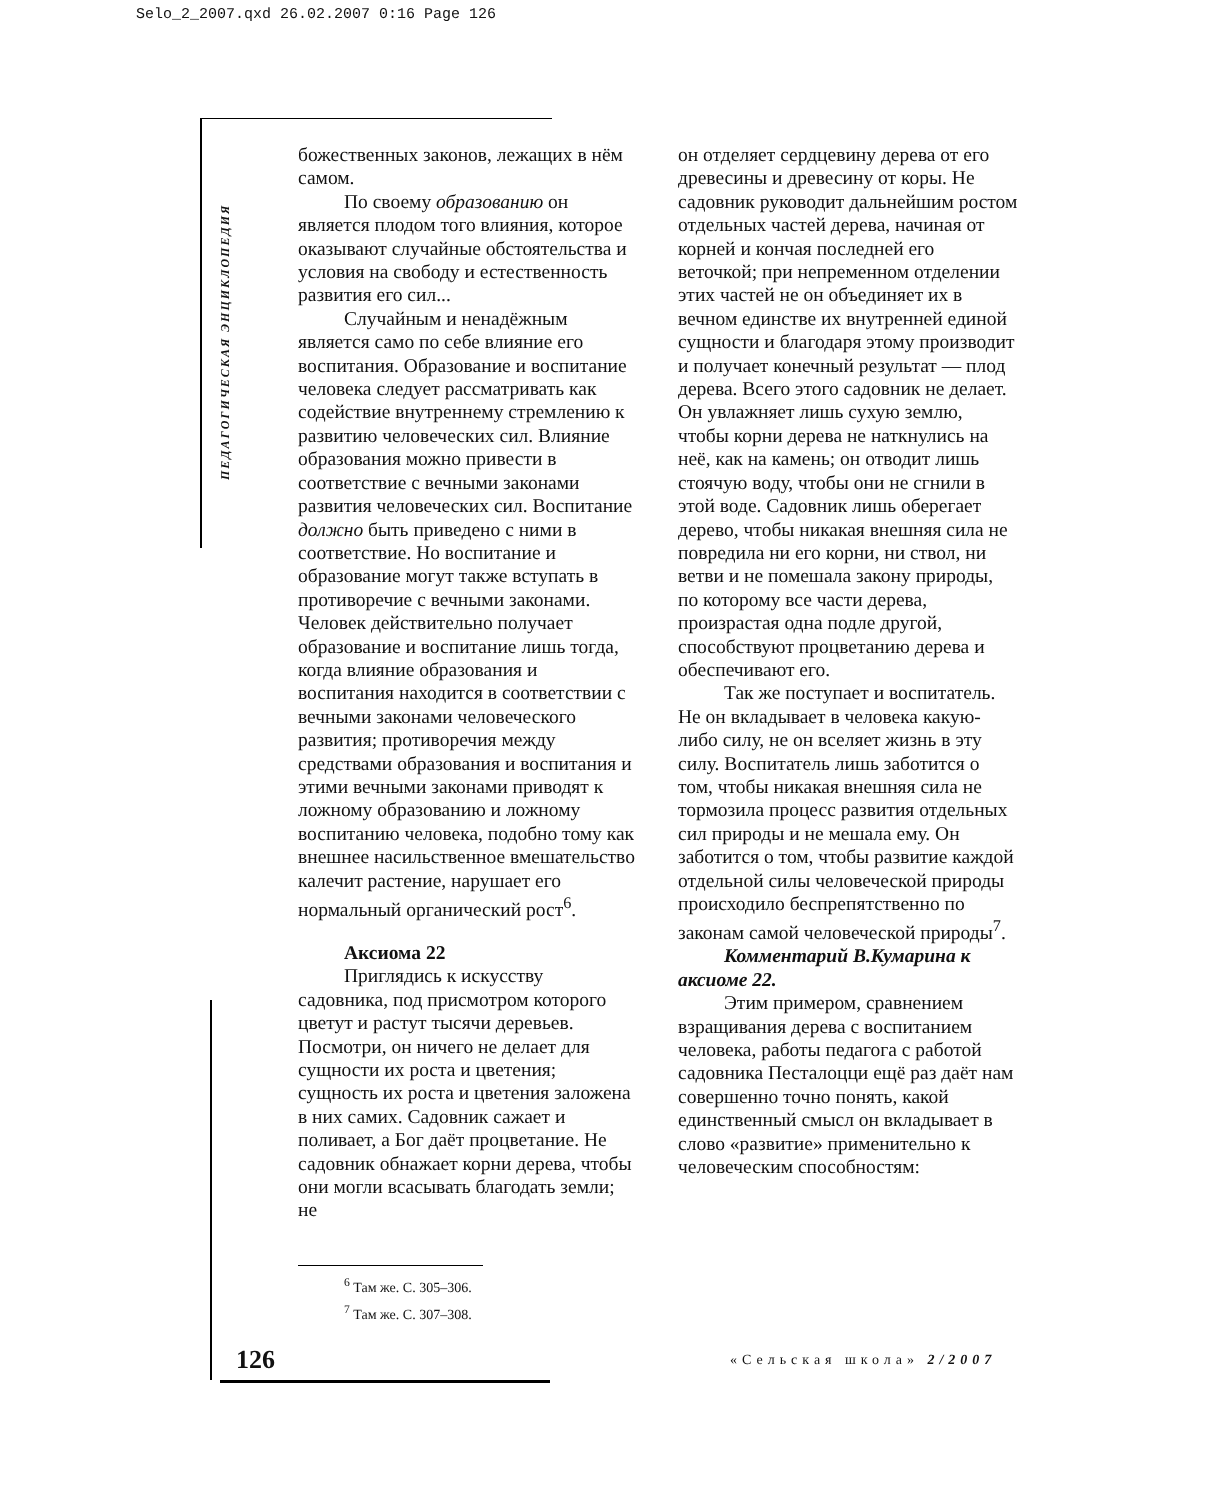Selo_2_2007.qxd 26.02.2007 0:16 Page 126
ПЕДАГОГИЧЕСКАЯ ЭНЦИКЛОПЕДИЯ
божественных законов, лежащих в нём самом.
По своему образованию он является плодом того влияния, которое оказывают случайные обстоятельства и условия на свободу и естественность развития его сил...
Случайным и ненадёжным является само по себе влияние его воспитания. Образование и воспитание человека следует рассматривать как содействие внутреннему стремлению к развитию человеческих сил. Влияние образования можно привести в соответствие с вечными законами развития человеческих сил. Воспитание должно быть приведено с ними в соответствие. Но воспитание и образование могут также вступать в противоречие с вечными законами. Человек действительно получает образование и воспитание лишь тогда, когда влияние образования и воспитания находится в соответствии с вечными законами человеческого развития; противоречия между средствами образования и воспитания и этими вечными законами приводят к ложному образованию и ложному воспитанию человека, подобно тому как внешнее насильственное вмешательство калечит растение, нарушает его нормальный органический рост<sup>6</sup>.
Аксиома 22
Приглядись к искусству садовника, под присмотром которого цветут и растут тысячи деревьев. Посмотри, он ничего не делает для сущности их роста и цветения; сущность их роста и цветения заложена в них самих. Садовник сажает и поливает, а Бог даёт процветание. Не садовник обнажает корни дерева, чтобы они могли всасывать благодать земли; не
он отделяет сердцевину дерева от его древесины и древесину от коры. Не садовник руководит дальнейшим ростом отдельных частей дерева, начиная от корней и кончая последней его веточкой; при непременном отделении этих частей не он объединяет их в вечном единстве их внутренней единой сущности и благодаря этому производит и получает конечный результат — плод дерева. Всего этого садовник не делает. Он увлажняет лишь сухую землю, чтобы корни дерева не наткнулись на неё, как на камень; он отводит лишь стоячую воду, чтобы они не сгнили в этой воде. Садовник лишь оберегает дерево, чтобы никакая внешняя сила не повредила ни его корни, ни ствол, ни ветви и не помешала закону природы, по которому все части дерева, произрастая одна подле другой, способствуют процветанию дерева и обеспечивают его.
Так же поступает и воспитатель. Не он вкладывает в человека какую-либо силу, не он вселяет жизнь в эту силу. Воспитатель лишь заботится о том, чтобы никакая внешняя сила не тормозила процесс развития отдельных сил природы и не мешала ему. Он заботится о том, чтобы развитие каждой отдельной силы человеческой природы происходило беспрепятственно по законам самой человеческой природы<sup>7</sup>.
Комментарий В.Кумарина к аксиоме 22.
Этим примером, сравнением взращивания дерева с воспитанием человека, работы педагога с работой садовника Песталоцци ещё раз даёт нам совершенно точно понять, какой единственный смысл он вкладывает в слово «развитие» применительно к человеческим способностям:
<sup>6</sup> Там же. С. 305–306.
<sup>7</sup> Там же. С. 307–308.
126 «Сельская школа» 2/2007